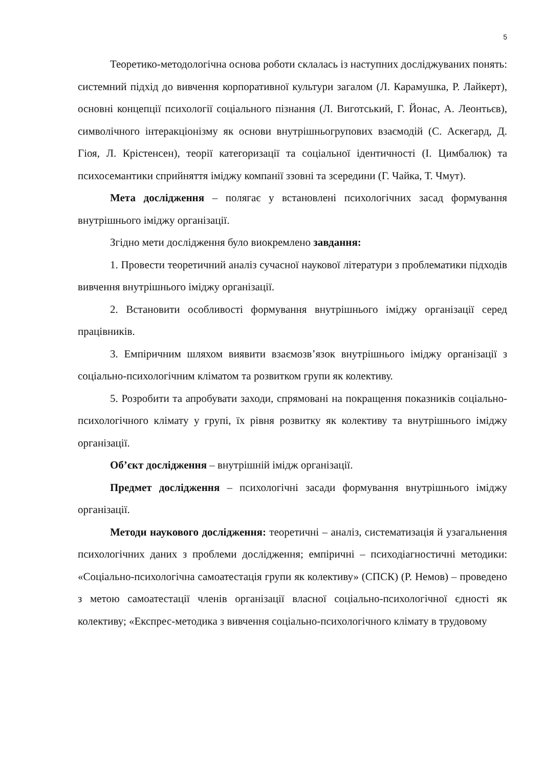5
Теоретико-методологічна основа роботи склалась із наступних досліджуваних понять: системний підхід до вивчення корпоративної культури загалом (Л. Карамушка, Р. Лайкерт), основні концепції психології соціального пізнання (Л. Виготський, Г. Йонас, А. Леонтьєв), символічного інтеракціонізму як основи внутрішньогрупових взаємодій (С. Аскегард, Д. Гіоя, Л. Крістенсен), теорії категоризації та соціальної ідентичності (І. Цимбалюк) та психосемантики сприйняття іміджу компанії ззовні та зсередини (Г. Чайка, Т. Чмут).
Мета дослідження – полягає у встановлені психологічних засад формування внутрішнього іміджу організації.
Згідно мети дослідження було виокремлено завдання:
1. Провести теоретичний аналіз сучасної наукової літератури з проблематики підходів вивчення внутрішнього іміджу організації.
2. Встановити особливості формування внутрішнього іміджу організації серед працівників.
3. Емпіричним шляхом виявити взаємозв’язок внутрішнього іміджу організації з соціально-психологічним кліматом та розвитком групи як колективу.
5. Розробити та апробувати заходи, спрямовані на покращення показників соціально-психологічного клімату у групі, їх рівня розвитку як колективу та внутрішнього іміджу організації.
Об’єкт дослідження – внутрішній імідж організації.
Предмет дослідження – психологічні засади формування внутрішнього іміджу організації.
Методи наукового дослідження: теоретичні – аналіз, систематизація й узагальнення психологічних даних з проблеми дослідження; емпіричні – психодіагностичні методики: «Соціально-психологічна самоатестація групи як колективу» (СПСК) (Р. Немов) – проведено з метою самоатестації членів організації власної соціально-психологічної єдності як колективу; «Експрес-методика з вивчення соціально-психологічного клімату в трудовому